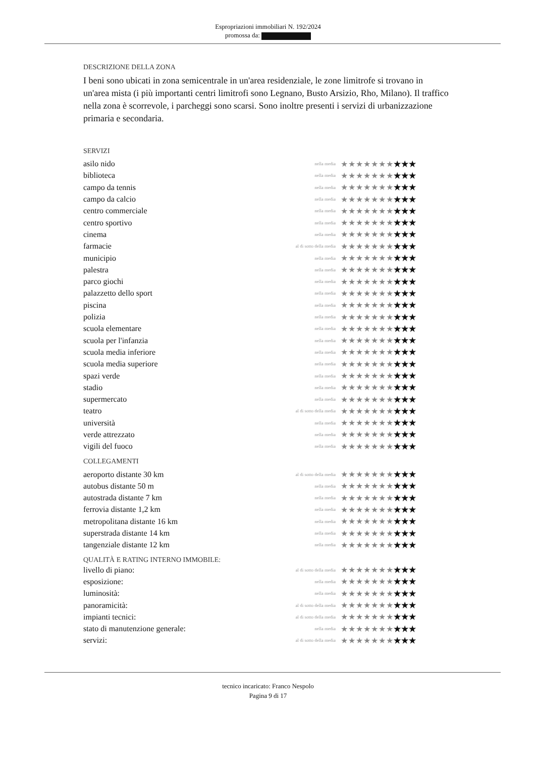Espropriazioni immobiliari N. 192/2024
promossa da:
DESCRIZIONE DELLA ZONA
I beni sono ubicati in zona semicentrale in un'area residenziale, le zone limitrofe si trovano in un'area mista (i più importanti centri limitrofi sono Legnano, Busto Arsizio, Rho, Milano). Il traffico nella zona è scorrevole, i parcheggi sono scarsi. Sono inoltre presenti i servizi di urbanizzazione primaria e secondaria.
SERVIZI
| asilo nido | nella media | ★★★★★★★ ★★★ |
| biblioteca | nella media | ★★★★★★★ ★★★ |
| campo da tennis | nella media | ★★★★★★★ ★★★ |
| campo da calcio | nella media | ★★★★★★★ ★★★ |
| centro commerciale | nella media | ★★★★★★★ ★★★ |
| centro sportivo | nella media | ★★★★★★★ ★★★ |
| cinema | nella media | ★★★★★★★ ★★★ |
| farmacie | al di sotto della media | ★★★★★★★ ★★★ |
| municipio | nella media | ★★★★★★★ ★★★ |
| palestra | nella media | ★★★★★★★ ★★★ |
| parco giochi | nella media | ★★★★★★★ ★★★ |
| palazzetto dello sport | nella media | ★★★★★★★ ★★★ |
| piscina | nella media | ★★★★★★★ ★★★ |
| polizia | nella media | ★★★★★★★ ★★★ |
| scuola elementare | nella media | ★★★★★★★ ★★★ |
| scuola per l'infanzia | nella media | ★★★★★★★ ★★★ |
| scuola media inferiore | nella media | ★★★★★★★ ★★★ |
| scuola media superiore | nella media | ★★★★★★★ ★★★ |
| spazi verde | nella media | ★★★★★★★ ★★★ |
| stadio | nella media | ★★★★★★★ ★★★ |
| supermercato | nella media | ★★★★★★★ ★★★ |
| teatro | al di sotto della media | ★★★★★★★ ★★★ |
| università | nella media | ★★★★★★★ ★★★ |
| verde attrezzato | nella media | ★★★★★★★ ★★★ |
| vigili del fuoco | nella media | ★★★★★★★ ★★★ |
COLLEGAMENTI
| aeroporto distante 30 km | al di sotto della media | ★★★★★★★ ★★★ |
| autobus distante 50 m | nella media | ★★★★★★★ ★★★ |
| autostrada distante 7 km | nella media | ★★★★★★★ ★★★ |
| ferrovia distante 1,2 km | nella media | ★★★★★★★ ★★★ |
| metropolitana distante 16 km | nella media | ★★★★★★★ ★★★ |
| superstrada distante 14 km | nella media | ★★★★★★★ ★★★ |
| tangenziale distante 12 km | nella media | ★★★★★★★ ★★★ |
QUALITÀ E RATING INTERNO IMMOBILE:
| livello di piano: | al di sotto della media | ★★★★★★★ ★★★ |
| esposizione: | nella media | ★★★★★★★ ★★★ |
| luminosità: | nella media | ★★★★★★★ ★★★ |
| panoramicità: | al di sotto della media | ★★★★★★★ ★★★ |
| impianti tecnici: | al di sotto della media | ★★★★★★★ ★★★ |
| stato di manutenzione generale: | nella media | ★★★★★★★ ★★★ |
| servizi: | al di sotto della media | ★★★★★★★ ★★★ |
tecnico incaricato: Franco Nespolo
Pagina 9 di 17